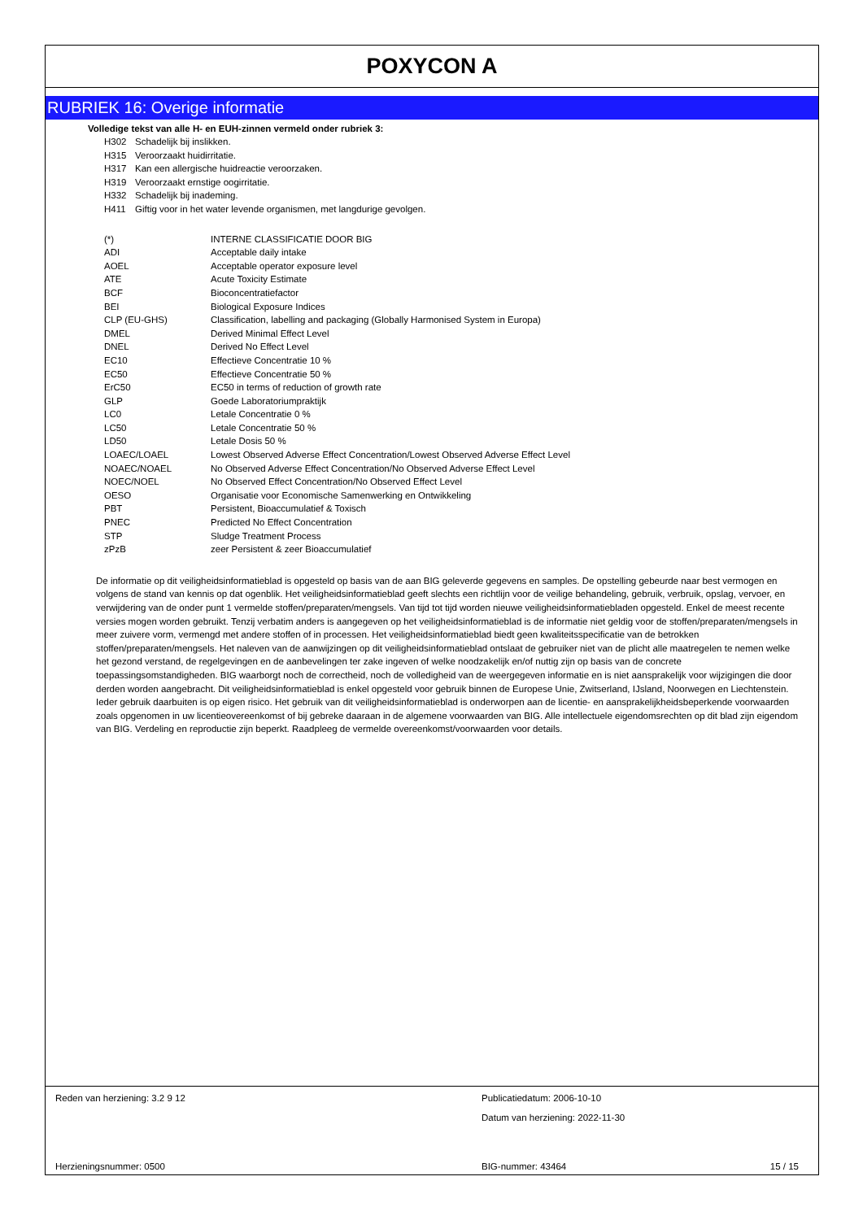POXYCON A
RUBRIEK 16: Overige informatie
Volledige tekst van alle H- en EUH-zinnen vermeld onder rubriek 3:
| H302 | Schadelijk bij inslikken. |
| H315 | Veroorzaakt huidirritatie. |
| H317 | Kan een allergische huidreactie veroorzaken. |
| H319 | Veroorzaakt ernstige oogirritatie. |
| H332 | Schadelijk bij inademing. |
| H411 | Giftig voor in het water levende organismen, met langdurige gevolgen. |
| (*) | INTERNE CLASSIFICATIE DOOR BIG |
| ADI | Acceptable daily intake |
| AOEL | Acceptable operator exposure level |
| ATE | Acute Toxicity Estimate |
| BCF | Bioconcentratiefactor |
| BEI | Biological Exposure Indices |
| CLP (EU-GHS) | Classification, labelling and packaging (Globally Harmonised System in Europa) |
| DMEL | Derived Minimal Effect Level |
| DNEL | Derived No Effect Level |
| EC10 | Effectieve Concentratie 10 % |
| EC50 | Effectieve Concentratie 50 % |
| ErC50 | EC50 in terms of reduction of growth rate |
| GLP | Goede Laboratoriumpraktijk |
| LC0 | Letale Concentratie 0 % |
| LC50 | Letale Concentratie 50 % |
| LD50 | Letale Dosis 50 % |
| LOAEC/LOAEL | Lowest Observed Adverse Effect Concentration/Lowest Observed Adverse Effect Level |
| NOAEC/NOAEL | No Observed Adverse Effect Concentration/No Observed Adverse Effect Level |
| NOEC/NOEL | No Observed Effect Concentration/No Observed Effect Level |
| OESO | Organisatie voor Economische Samenwerking en Ontwikkeling |
| PBT | Persistent, Bioaccumulatief & Toxisch |
| PNEC | Predicted No Effect Concentration |
| STP | Sludge Treatment Process |
| zPzB | zeer Persistent & zeer Bioaccumulatief |
De informatie op dit veiligheidsinformatieblad is opgesteld op basis van de aan BIG geleverde gegevens en samples. De opstelling gebeurde naar best vermogen en volgens de stand van kennis op dat ogenblik. Het veiligheidsinformatieblad geeft slechts een richtlijn voor de veilige behandeling, gebruik, verbruik, opslag, vervoer, en verwijdering van de onder punt 1 vermelde stoffen/preparaten/mengsels. Van tijd tot tijd worden nieuwe veiligheidsinformatiebladen opgesteld. Enkel de meest recente versies mogen worden gebruikt. Tenzij verbatim anders is aangegeven op het veiligheidsinformatieblad is de informatie niet geldig voor de stoffen/preparaten/mengsels in meer zuivere vorm, vermengd met andere stoffen of in processen. Het veiligheidsinformatieblad biedt geen kwaliteitsspecificatie van de betrokken stoffen/preparaten/mengsels. Het naleven van de aanwijzingen op dit veiligheidsinformatieblad ontslaat de gebruiker niet van de plicht alle maatregelen te nemen welke het gezond verstand, de regelgevingen en de aanbevelingen ter zake ingeven of welke noodzakelijk en/of nuttig zijn op basis van de concrete toepassingsomstandigheden. BIG waarborgt noch de correctheid, noch de volledigheid van de weergegeven informatie en is niet aansprakelijk voor wijzigingen die door derden worden aangebracht. Dit veiligheidsinformatieblad is enkel opgesteld voor gebruik binnen de Europese Unie, Zwitserland, IJsland, Noorwegen en Liechtenstein. Ieder gebruik daarbuiten is op eigen risico. Het gebruik van dit veiligheidsinformatieblad is onderworpen aan de licentie- en aansprakelijkheidsbeperkende voorwaarden zoals opgenomen in uw licentieovereenkomst of bij gebreke daaraan in de algemene voorwaarden van BIG. Alle intellectuele eigendomsrechten op dit blad zijn eigendom van BIG. Verdeling en reproductie zijn beperkt. Raadpleeg de vermelde overeenkomst/voorwaarden voor details.
Reden van herziening: 3.2 9 12
Publicatiedatum: 2006-10-10
Datum van herziening: 2022-11-30
Herzieningsnummer: 0500
BIG-nummer: 43464
15 / 15